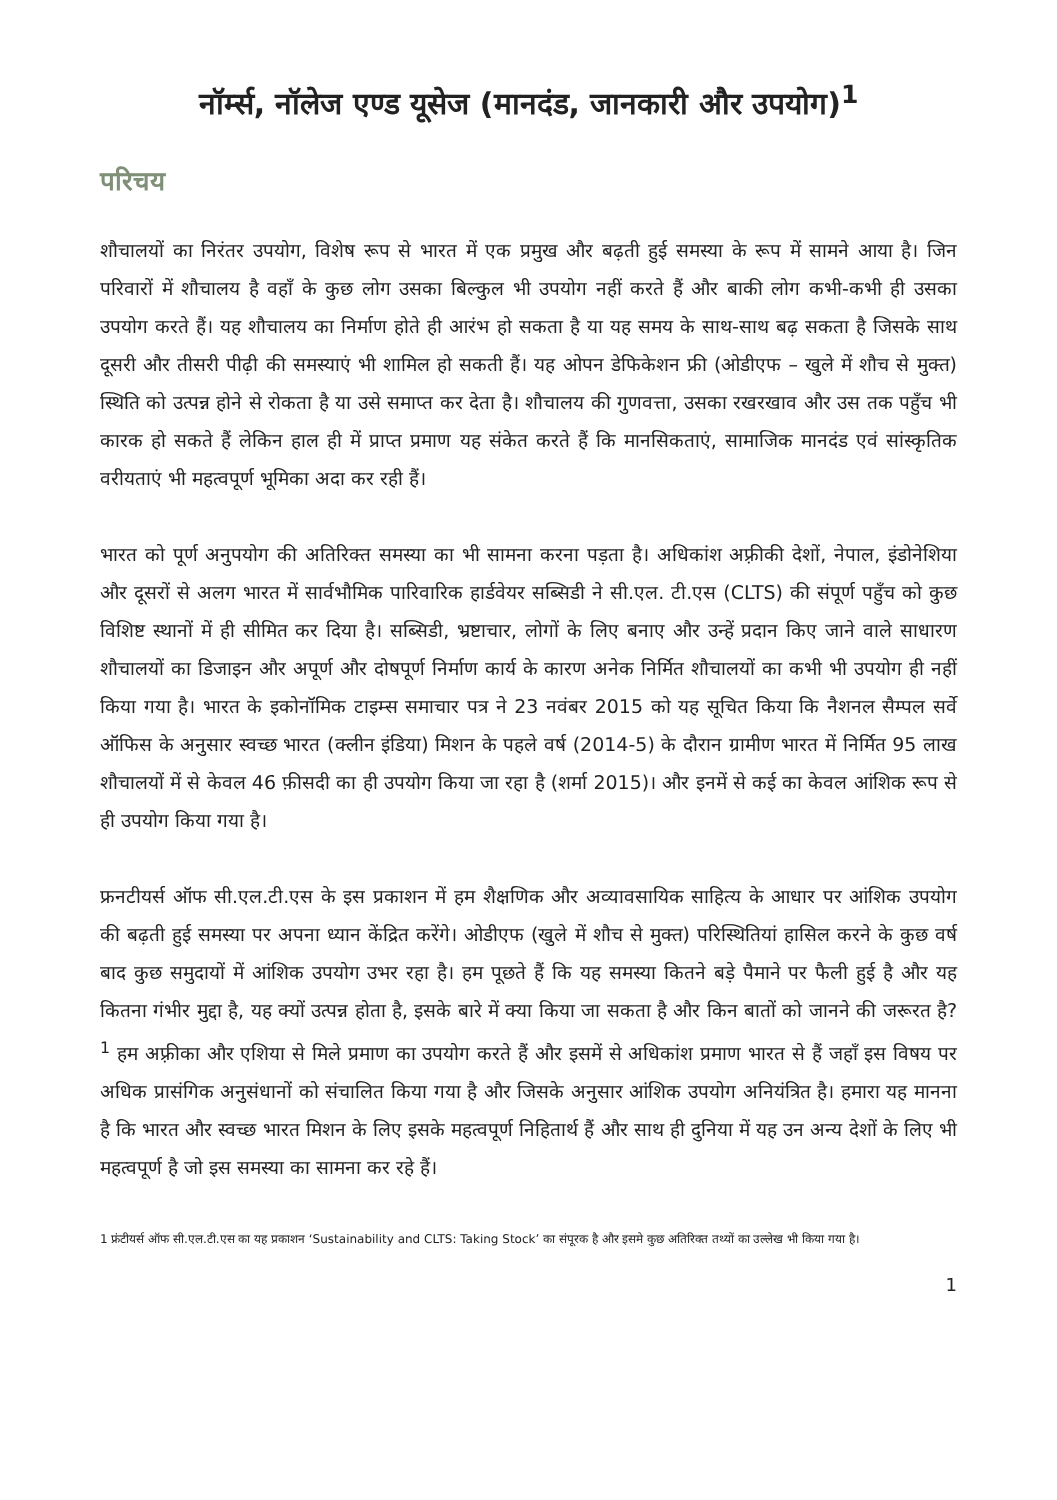नॉर्म्स, नॉलेज एण्ड यूसेज (मानदंड, जानकारी और उपयोग)<sup>1</sup>
परिचय
शौचालयों का निरंतर उपयोग, विशेष रूप से भारत में एक प्रमुख और बढ़ती हुई समस्या के रूप में सामने आया है। जिन परिवारों में शौचालय है वहाँ के कुछ लोग उसका बिल्कुल भी उपयोग नहीं करते हैं और बाकी लोग कभी-कभी ही उसका उपयोग करते हैं। यह शौचालय का निर्माण होते ही आरंभ हो सकता है या यह समय के साथ-साथ बढ़ सकता है जिसके साथ दूसरी और तीसरी पीढ़ी की समस्याएं भी शामिल हो सकती हैं। यह ओपन डेफिकेशन फ्री (ओडीएफ – खुले में शौच से मुक्त) स्थिति को उत्पन्न होने से रोकता है या उसे समाप्त कर देता है। शौचालय की गुणवत्ता, उसका रखरखाव और उस तक पहुँच भी कारक हो सकते हैं लेकिन हाल ही में प्राप्त प्रमाण यह संकेत करते हैं कि मानसिकताएं, सामाजिक मानदंड एवं सांस्कृतिक वरीयताएं भी महत्वपूर्ण भूमिका अदा कर रही हैं।
भारत को पूर्ण अनुपयोग की अतिरिक्त समस्या का भी सामना करना पड़ता है। अधिकांश अफ़्रीकी देशों, नेपाल, इंडोनेशिया और दूसरों से अलग भारत में सार्वभौमिक पारिवारिक हार्डवेयर सब्सिडी ने सी.एल. टी.एस (CLTS) की संपूर्ण पहुँच को कुछ विशिष्ट स्थानों में ही सीमित कर दिया है। सब्सिडी, भ्रष्टाचार, लोगों के लिए बनाए और उन्हें प्रदान किए जाने वाले साधारण शौचालयों का डिजाइन और अपूर्ण और दोषपूर्ण निर्माण कार्य के कारण अनेक निर्मित शौचालयों का कभी भी उपयोग ही नहीं किया गया है। भारत के इकोनॉमिक टाइम्स समाचार पत्र ने 23 नवंबर 2015 को यह सूचित किया कि नैशनल सैम्पल सर्वे ऑफिस के अनुसार स्वच्छ भारत (क्लीन इंडिया) मिशन के पहले वर्ष (2014-5) के दौरान ग्रामीण भारत में निर्मित 95 लाख शौचालयों में से केवल 46 फ़ीसदी का ही उपयोग किया जा रहा है (शर्मा 2015)। और इनमें से कई का केवल आंशिक रूप से ही उपयोग किया गया है।
फ्रनटीयर्स ऑफ सी.एल.टी.एस के इस प्रकाशन में हम शैक्षणिक और अव्यावसायिक साहित्य के आधार पर आंशिक उपयोग की बढ़ती हुई समस्या पर अपना ध्यान केंद्रित करेंगे। ओडीएफ (खुले में शौच से मुक्त) परिस्थितियां हासिल करने के कुछ वर्ष बाद कुछ समुदायों में आंशिक उपयोग उभर रहा है। हम पूछते हैं कि यह समस्या कितने बड़े पैमाने पर फैली हुई है और यह कितना गंभीर मुद्दा है, यह क्यों उत्पन्न होता है, इसके बारे में क्या किया जा सकता है और किन बातों को जानने की जरूरत है?<sup>1</sup> हम अफ़्रीका और एशिया से मिले प्रमाण का उपयोग करते हैं और इसमें से अधिकांश प्रमाण भारत से हैं जहाँ इस विषय पर अधिक प्रासंगिक अनुसंधानों को संचालित किया गया है और जिसके अनुसार आंशिक उपयोग अनियंत्रित है। हमारा यह मानना है कि भारत और स्वच्छ भारत मिशन के लिए इसके महत्वपूर्ण निहितार्थ हैं और साथ ही दुनिया में यह उन अन्य देशों के लिए भी महत्वपूर्ण है जो इस समस्या का सामना कर रहे हैं।
1 फ्रंटीयर्स ऑफ सी.एल.टी.एस का यह प्रकाशन ‘Sustainability and CLTS: Taking Stock’ का संपूरक है और इसमे कुछ अतिरिक्त तथ्यों का उल्लेख भी किया गया है।
1